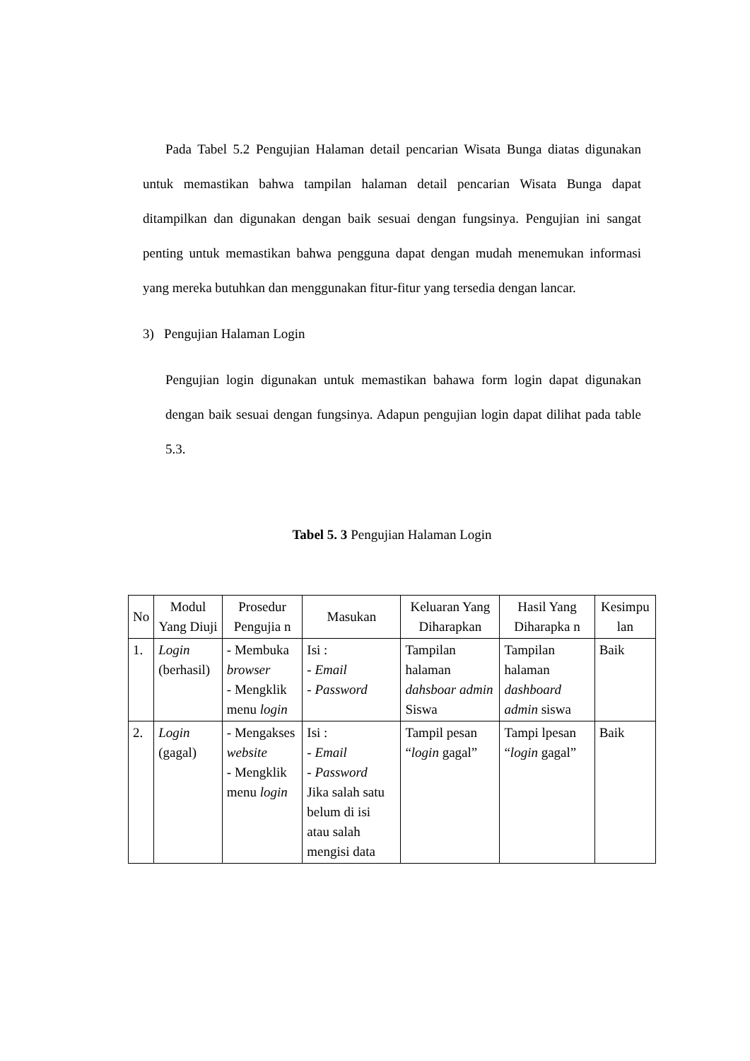Pada Tabel 5.2 Pengujian Halaman detail pencarian Wisata Bunga diatas digunakan untuk memastikan bahwa tampilan halaman detail pencarian Wisata Bunga dapat ditampilkan dan digunakan dengan baik sesuai dengan fungsinya. Pengujian ini sangat penting untuk memastikan bahwa pengguna dapat dengan mudah menemukan informasi yang mereka butuhkan dan menggunakan fitur-fitur yang tersedia dengan lancar.
3) Pengujian Halaman Login
Pengujian login digunakan untuk memastikan bahawa form login dapat digunakan dengan baik sesuai dengan fungsinya. Adapun pengujian login dapat dilihat pada table 5.3.
Tabel 5. 3 Pengujian Halaman Login
| No | Modul Yang Diuji | Prosedur Pengujia n | Masukan | Keluaran Yang Diharapkan | Hasil Yang Diharapka n | Kesimpu lan |
| --- | --- | --- | --- | --- | --- | --- |
| 1. | Login (berhasil) | - Membuka browser - Mengklik menu login | Isi : - Email - Password | Tampilan halaman dahsboar admin Siswa | Tampilan halaman dashboard admin siswa | Baik |
| 2. | Login (gagal) | - Mengakses website - Mengklik menu login | Isi : - Email - Password Jika salah satu belum di isi atau salah mengisi data | Tampil pesan “ login gagal” | Tampi lpesan “ login gagal” | Baik |